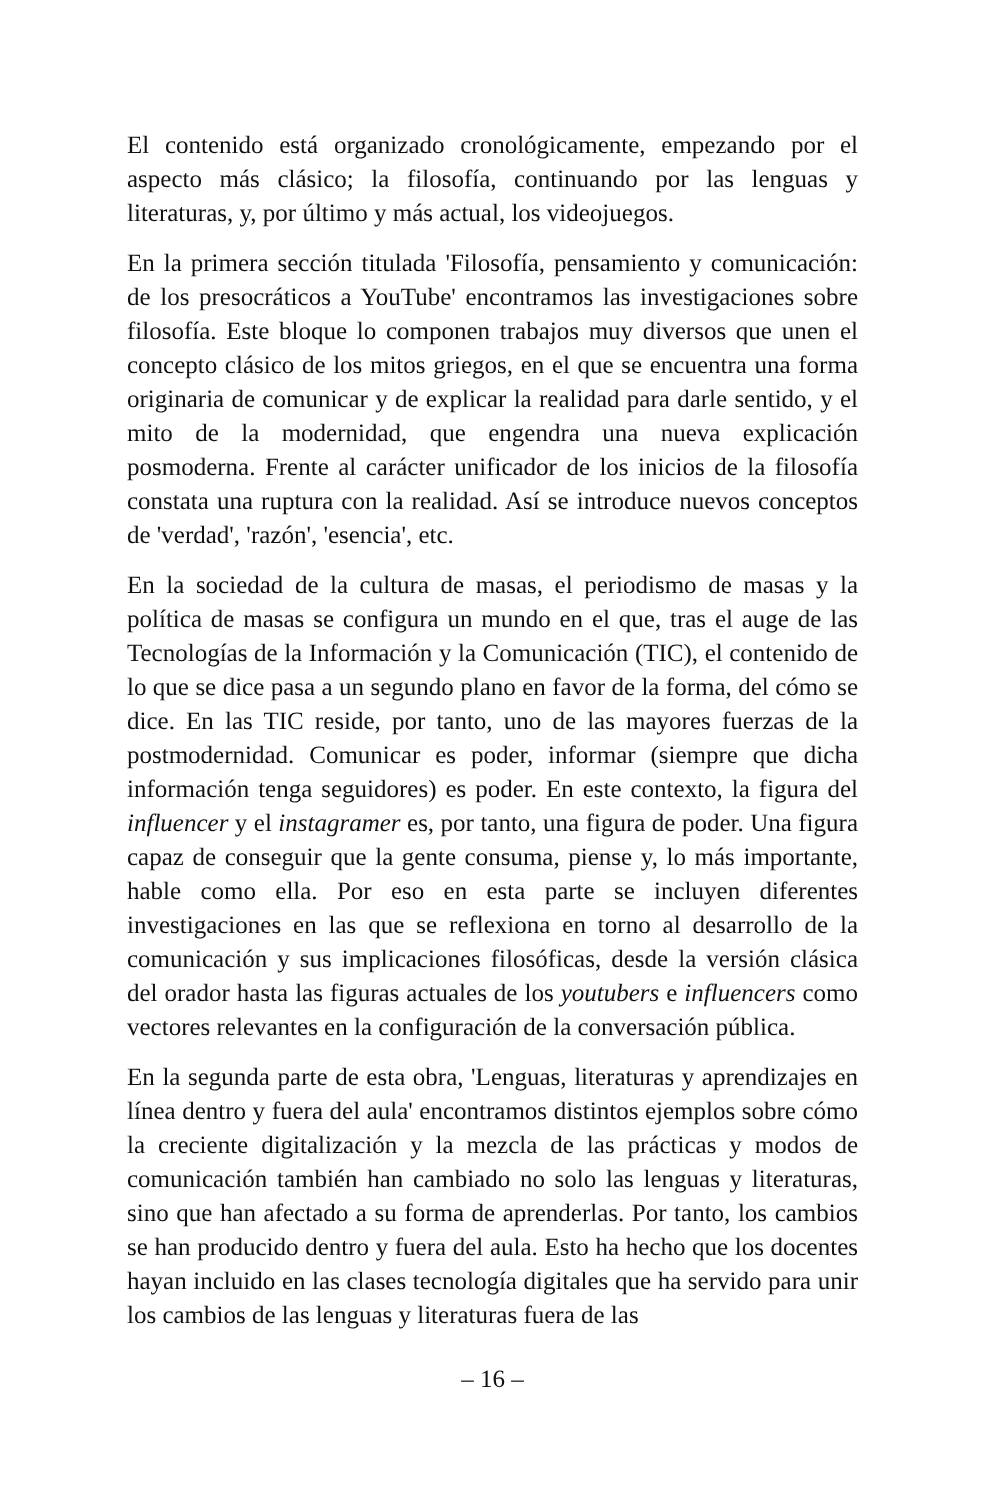El contenido está organizado cronológicamente, empezando por el aspecto más clásico; la filosofía, continuando por las lenguas y litera­turas, y, por último y más actual, los videojuegos.
En la primera sección titulada 'Filosofía, pensamiento y comunica­ción: de los presocráticos a YouTube' encontramos las investigaciones sobre filosofía. Este bloque lo componen trabajos muy diversos que unen el concepto clásico de los mitos griegos, en el que se encuentra una forma originaria de comunicar y de explicar la realidad para darle sentido, y el mito de la modernidad, que engendra una nueva explica­ción posmoderna. Frente al carácter unificador de los inicios de la filosofía constata una ruptura con la realidad. Así se introduce nuevos conceptos de 'verdad', 'razón', 'esencia', etc.
En la sociedad de la cultura de masas, el periodismo de masas y la política de masas se configura un mundo en el que, tras el auge de las Tecnologías de la Información y la Comunicación (TIC), el contenido de lo que se dice pasa a un segundo plano en favor de la forma, del cómo se dice. En las TIC reside, por tanto, uno de las mayores fuerzas de la postmodernidad. Comunicar es poder, informar (siempre que dicha información tenga seguidores) es poder. En este contexto, la figura del influencer y el instagramer es, por tanto, una figura de po­der. Una figura capaz de conseguir que la gente consuma, piense y, lo más importante, hable como ella. Por eso en esta parte se incluyen diferentes investigaciones en las que se reflexiona en torno al desarro­llo de la comunicación y sus implicaciones filosóficas, desde la ver­sión clásica del orador hasta las figuras actuales de los youtubers e influencers como vectores relevantes en la configura­ción de la conversación pública.
En la segunda parte de esta obra, 'Lenguas, literaturas y aprendizajes en línea dentro y fuera del aula' encontramos distintos ejemplos sobre cómo la creciente digitalización y la mezcla de las prácticas y modos de comunicación también han cambiado no solo las lenguas y literatu­ras, sino que han afectado a su forma de aprenderlas. Por tanto, los cambios se han producido dentro y fuera del aula. Esto ha hecho que los docentes hayan incluido en las clases tecnología digitales que ha servido para unir los cambios de las lenguas y literaturas fuera de las
– 16 –